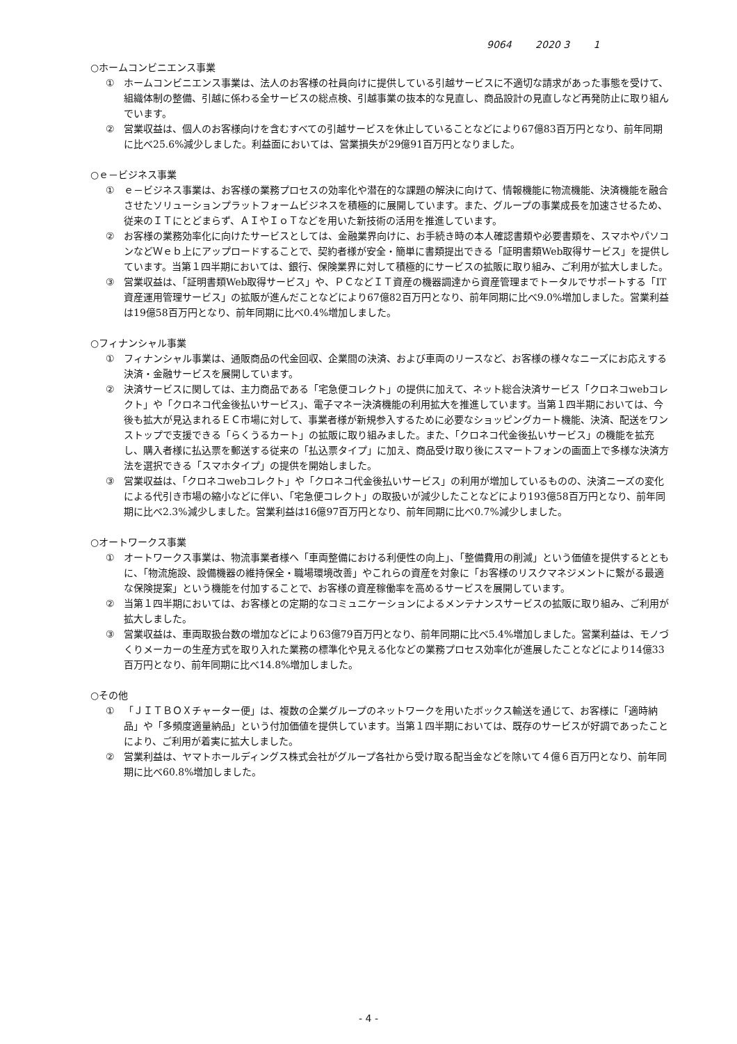9064 2020 3 1
○ホームコンビニエンス事業
① ホームコンビニエンス事業は、法人のお客様の社員向けに提供している引越サービスに不適切な請求があった事態を受けて、組織体制の整備、引越に係わる全サービスの総点検、引越事業の抜本的な見直し、商品設計の見直しなど再発防止に取り組んでいます。
② 営業収益は、個人のお客様向けを含むすべての引越サービスを休止していることなどにより67億83百万円となり、前年同期に比べ25.6%減少しました。利益面においては、営業損失が29億91百万円となりました。
○ｅ－ビジネス事業
① ｅ－ビジネス事業は、お客様の業務プロセスの効率化や潜在的な課題の解決に向けて、情報機能に物流機能、決済機能を融合させたソリューションプラットフォームビジネスを積極的に展開しています。また、グループの事業成長を加速させるため、従来のＩＴにとどまらず、ＡＩやＩｏＴなどを用いた新技術の活用を推進しています。
② お客様の業務効率化に向けたサービスとしては、金融業界向けに、お手続き時の本人確認書類や必要書類を、スマホやパソコンなどＷｅｂ上にアップロードすることで、契約者様が安全・簡単に書類提出できる「証明書類Web取得サービス」を提供しています。当第１四半期においては、銀行、保険業界に対して積極的にサービスの拡販に取り組み、ご利用が拡大しました。
③ 営業収益は、「証明書類Web取得サービス」や、ＰＣなどＩＴ資産の機器調達から資産管理までトータルでサポートする「IT資産運用管理サービス」の拡販が進んだことなどにより67億82百万円となり、前年同期に比べ9.0%増加しました。営業利益は19億58百万円となり、前年同期に比べ0.4%増加しました。
○フィナンシャル事業
① フィナンシャル事業は、通販商品の代金回収、企業間の決済、および車両のリースなど、お客様の様々なニーズにお応えする決済・金融サービスを展開しています。
② 決済サービスに関しては、主力商品である「宅急便コレクト」の提供に加えて、ネット総合決済サービス「クロネコwebコレクト」や「クロネコ代金後払いサービス」、電子マネー決済機能の利用拡大を推進しています。当第１四半期においては、今後も拡大が見込まれるＥＣ市場に対して、事業者様が新規参入するために必要なショッピングカート機能、決済、配送をワンストップで支援できる「らくうるカート」の拡販に取り組みました。また、「クロネコ代金後払いサービス」の機能を拡充し、購入者様に払込票を郵送する従来の「払込票タイプ」に加え、商品受け取り後にスマートフォンの画面上で多様な決済方法を選択できる「スマホタイプ」の提供を開始しました。
③ 営業収益は、「クロネコwebコレクト」や「クロネコ代金後払いサービス」の利用が増加しているものの、決済ニーズの変化による代引き市場の縮小などに伴い、「宅急便コレクト」の取扱いが減少したことなどにより193億58百万円となり、前年同期に比べ2.3%減少しました。営業利益は16億97百万円となり、前年同期に比べ0.7%減少しました。
○オートワークス事業
① オートワークス事業は、物流事業者様へ「車両整備における利便性の向上」、「整備費用の削減」という価値を提供するとともに、「物流施設、設備機器の維持保全・職場環境改善」やこれらの資産を対象に「お客様のリスクマネジメントに繋がる最適な保険提案」という機能を付加することで、お客様の資産稼働率を高めるサービスを展開しています。
② 当第１四半期においては、お客様との定期的なコミュニケーションによるメンテナンスサービスの拡販に取り組み、ご利用が拡大しました。
③ 営業収益は、車両取扱台数の増加などにより63億79百万円となり、前年同期に比べ5.4%増加しました。営業利益は、モノづくりメーカーの生産方式を取り入れた業務の標準化や見える化などの業務プロセス効率化が進展したことなどにより14億33百万円となり、前年同期に比べ14.8%増加しました。
○その他
① 「ＪＩＴＢＯＸチャーター便」は、複数の企業グループのネットワークを用いたボックス輸送を通じて、お客様に「適時納品」や「多頻度適量納品」という付加価値を提供しています。当第１四半期においては、既存のサービスが好調であったことにより、ご利用が着実に拡大しました。
② 営業利益は、ヤマトホールディングス株式会社がグループ各社から受け取る配当金などを除いて４億６百万円となり、前年同期に比べ60.8%増加しました。
- 4 -